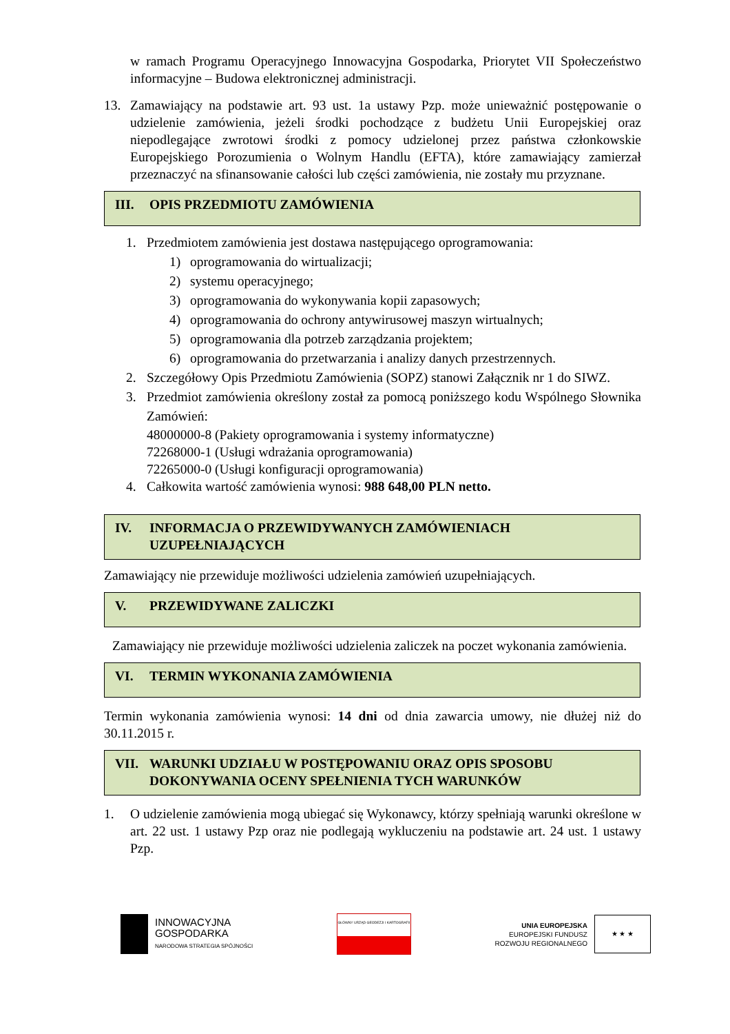w ramach Programu Operacyjnego Innowacyjna Gospodarka, Priorytet VII Społeczeństwo informacyjne – Budowa elektronicznej administracji.
13. Zamawiający na podstawie art. 93 ust. 1a ustawy Pzp. może unieważnić postępowanie o udzielenie zamówienia, jeżeli środki pochodzące z budżetu Unii Europejskiej oraz niepodlegające zwrotowi środki z pomocy udzielonej przez państwa członkowskie Europejskiego Porozumienia o Wolnym Handlu (EFTA), które zamawiający zamierzał przeznaczyć na sfinansowanie całości lub części zamówienia, nie zostały mu przyznane.
III. OPIS PRZEDMIOTU ZAMÓWIENIA
1. Przedmiotem zamówienia jest dostawa następującego oprogramowania:
1) oprogramowania do wirtualizacji;
2) systemu operacyjnego;
3) oprogramowania do wykonywania kopii zapasowych;
4) oprogramowania do ochrony antywirusowej maszyn wirtualnych;
5) oprogramowania dla potrzeb zarządzania projektem;
6) oprogramowania do przetwarzania i analizy danych przestrzennych.
2. Szczegółowy Opis Przedmiotu Zamówienia (SOPZ) stanowi Załącznik nr 1 do SIWZ.
3. Przedmiot zamówienia określony został za pomocą poniższego kodu Wspólnego Słownika Zamówień:
48000000-8 (Pakiety oprogramowania i systemy informatyczne)
72268000-1 (Usługi wdrażania oprogramowania)
72265000-0 (Usługi konfiguracji oprogramowania)
4. Całkowita wartość zamówienia wynosi: 988 648,00 PLN netto.
IV. INFORMACJA O PRZEWIDYWANYCH ZAMÓWIENIACH UZUPEŁNIAJĄCYCH
Zamawiający nie przewiduje możliwości udzielenia zamówień uzupełniających.
V. PRZEWIDYWANE ZALICZKI
Zamawiający nie przewiduje możliwości udzielenia zaliczek na poczet wykonania zamówienia.
VI. TERMIN WYKONANIA ZAMÓWIENIA
Termin wykonania zamówienia wynosi: 14 dni od dnia zawarcia umowy, nie dłużej niż do 30.11.2015 r.
VII. WARUNKI UDZIAŁU W POSTĘPOWANIU ORAZ OPIS SPOSOBU DOKONYWANIA OCENY SPEŁNIENIA TYCH WARUNKÓW
1. O udzielenie zamówienia mogą ubiegać się Wykonawcy, którzy spełniają warunki określone w art. 22 ust. 1 ustawy Pzp oraz nie podlegają wykluczeniu na podstawie art. 24 ust. 1 ustawy Pzp.
INNOWACYJNA
GOSPODARKA
NARODOWA STRATEGIA SPÓJNOŚCI
GŁÓWNY URZĄD GEODEZJI I KARTOGRAFII
UNIA EUROPEJSKA
EUROPEJSKI FUNDUSZ
ROZWOJU REGIONALNEGO
★ ★ ★